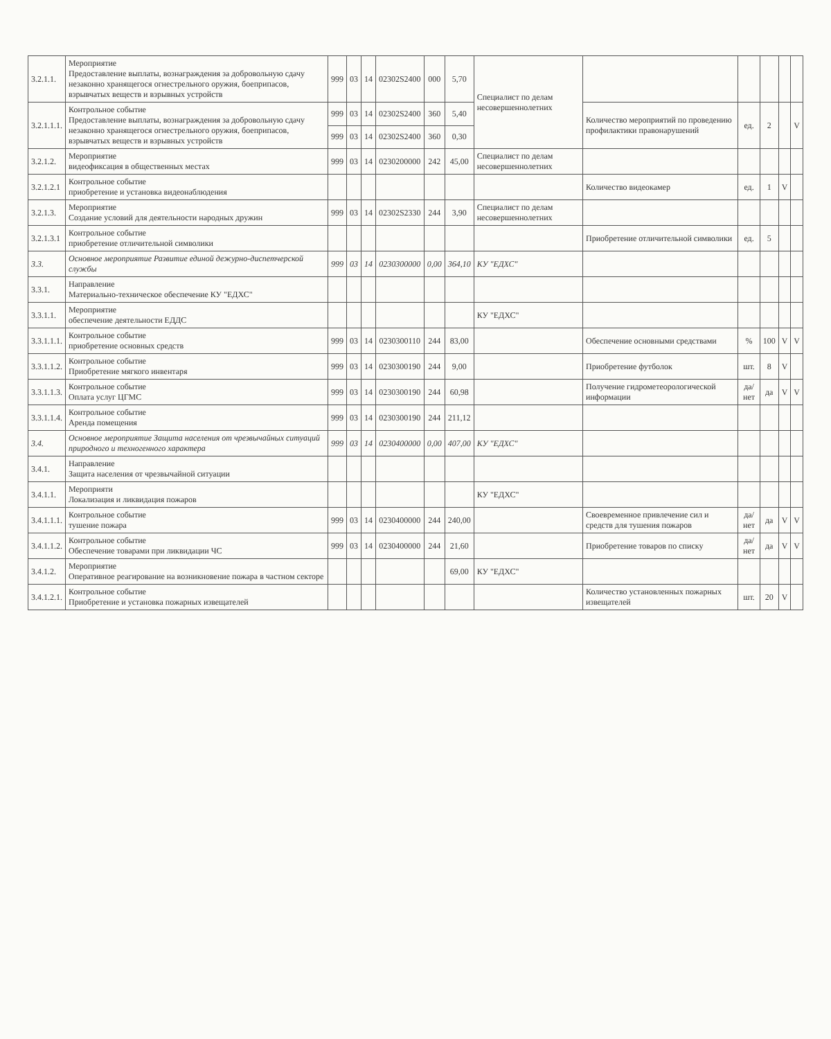| 3.2.1.1. | Мероприятие Предоставление выплаты, вознаграждения за добровольную сдачу незаконно хранящегося огнестрельного оружия, боеприпасов, взрывчатых веществ и взрывных устройств | 999 | 03 | 14 | 02302S2400 | 000 | 5,70 | Специалист по делам несовершеннолетних | | | | | |
| 3.2.1.1.1. | Контрольное событие Предоставление выплаты, вознаграждения за добровольную сдачу незаконно хранящегося огнестрельного оружия, боеприпасов, взрывчатых веществ и взрывных устройств | 999 | 03 | 14 | 02302S2400 | 360 | 5,40 | | Количество мероприятий по проведению профилактики правонарушений | ед. | 2 | | V |
| | | 999 | 03 | 14 | 02302S2400 | 360 | 0,30 | | | | | | |
| 3.2.1.2. | Мероприятие видеофиксация в общественных местах | 999 | 03 | 14 | 0230200000 | 242 | 45,00 | Специалист по делам несовершеннолетних | | | | | |
| 3.2.1.2.1 | Контрольное событие приобретение и установка видеонаблюдения | | | | | | | | Количество видеокамер | ед. | 1 | V | |
| 3.2.1.3. | Мероприятие Создание условий для деятельности народных дружин | 999 | 03 | 14 | 02302S2330 | 244 | 3,90 | Специалист по делам несовершеннолетних | | | | | |
| 3.2.1.3.1 | Контрольное событие приобретение отличительной символики | | | | | | | | Приобретение отличительной символики | ед. | 5 | | |
| 3.3. | Основное мероприятие Развитие единой дежурно-диспетчерской службы | 999 | 03 | 14 | 0230300000 | 0,00 | 364,10 | КУ "ЕДХС" | | | | | |
| 3.3.1. | Направление Материально-техническое обеспечение КУ "ЕДХС" | | | | | | | | | | | | |
| 3.3.1.1. | Мероприятие обеспечение деятельности ЕДДС | | | | | | | КУ "ЕДХС" | | | | | |
| 3.3.1.1.1. | Контрольное событие приобретение основных средств | 999 | 03 | 14 | 0230300110 | 244 | 83,00 | | Обеспечение основными средствами | % | 100 | V | V |
| 3.3.1.1.2. | Контрольное событие Приобретение мягкого инвентаря | 999 | 03 | 14 | 0230300190 | 244 | 9,00 | | Приобретение футболок | шт. | 8 | V | |
| 3.3.1.1.3. | Контрольное событие Оплата услуг ЦГМС | 999 | 03 | 14 | 0230300190 | 244 | 60,98 | | Получение гидрометеорологической информации | да/нет | да | V | V |
| 3.3.1.1.4. | Контрольное событие Аренда помещения | 999 | 03 | 14 | 0230300190 | 244 | 211,12 | | | | | | |
| 3.4. | Основное мероприятие Защита населения от чрезвычайных ситуаций природного и техногенного характера | 999 | 03 | 14 | 0230400000 | 0,00 | 407,00 | КУ "ЕДХС" | | | | | |
| 3.4.1. | Направление Защита населения от чрезвычайной ситуации | | | | | | | | | | | | |
| 3.4.1.1. | Мероприяти Локализация и ликвидация пожаров | | | | | | | КУ "ЕДХС" | | | | | |
| 3.4.1.1.1. | Контрольное событие тушение пожара | 999 | 03 | 14 | 0230400000 | 244 | 240,00 | | Своевременное привлечение сил и средств для тушения пожаров | да/нет | да | V | V |
| 3.4.1.1.2. | Контрольное событие Обеспечение товарами при ликвидации ЧС | 999 | 03 | 14 | 0230400000 | 244 | 21,60 | | Приобретение товаров по списку | да/нет | да | V | V |
| 3.4.1.2. | Мероприятие Оперативное реагирование на возникновение пожара в частном секторе | | | | | | 69,00 | КУ "ЕДХС" | | | | | |
| 3.4.1.2.1. | Контрольное событие Приобретение и установка пожарных извещателей | | | | | | | | Количество установленных пожарных извещателей | шт. | 20 | V | |